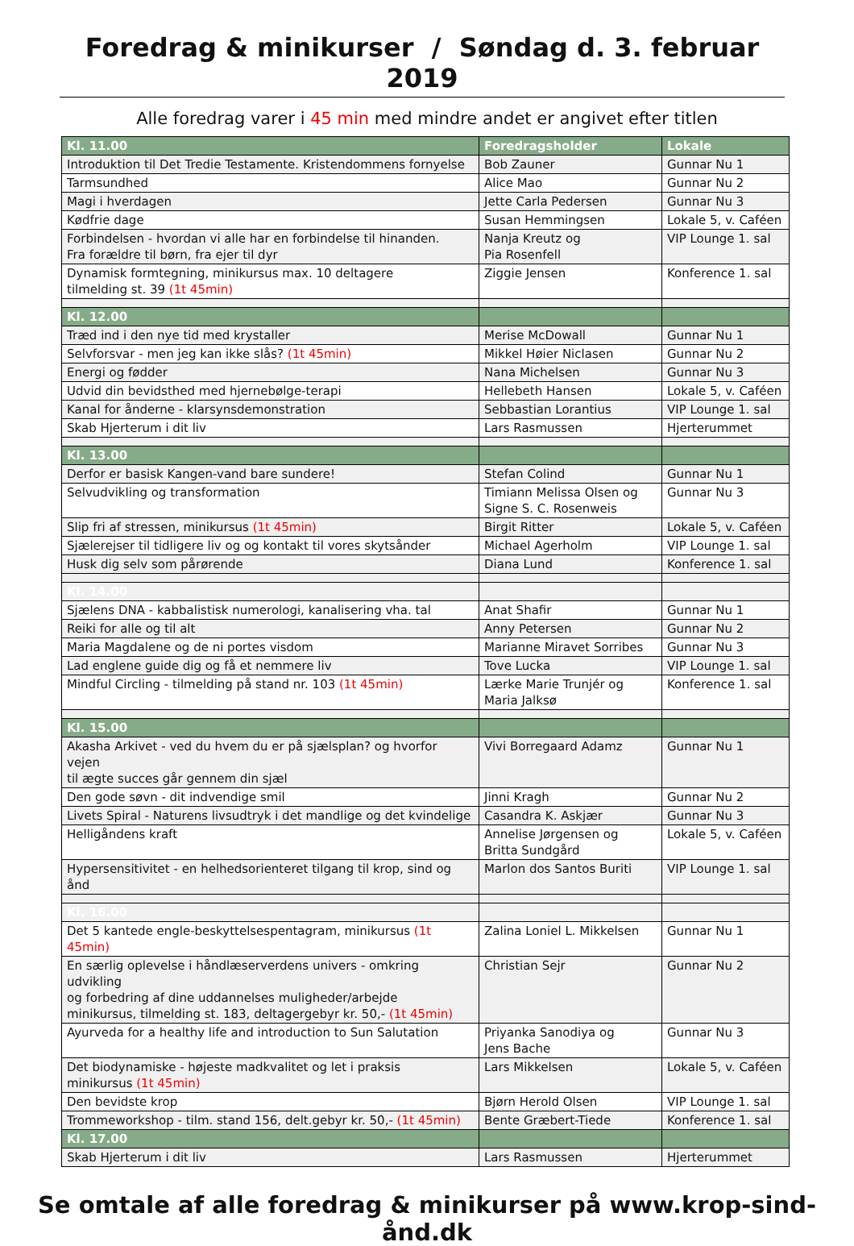Foredrag & minikurser / Søndag d. 3. februar 2019
Alle foredrag varer i 45 min med mindre andet er angivet efter titlen
| Kl. 11.00 | Foredragsholder | Lokale |
| --- | --- | --- |
| Introduktion til Det Tredie Testamente. Kristendommens fornyelse | Bob Zauner | Gunnar Nu 1 |
| Tarmsundhed | Alice Mao | Gunnar Nu 2 |
| Magi i hverdagen | Jette Carla Pedersen | Gunnar Nu 3 |
| Kødfrie dage | Susan Hemmingsen | Lokale 5, v. Caféen |
| Forbindelsen - hvordan vi alle har en forbindelse til hinanden. Fra forældre til børn, fra ejer til dyr | Nanja Kreutz og Pia Rosenfell | VIP Lounge 1. sal |
| Dynamisk formtegning, minikursus max. 10 deltagere tilmelding st. 39 (1t 45min) | Ziggie Jensen | Konference 1. sal |
| Kl. 12.00 | | |
| Træd ind i den nye tid med krystaller | Merise McDowall | Gunnar Nu 1 |
| Selvforsvar - men jeg kan ikke slås? (1t 45min) | Mikkel Høier Niclasen | Gunnar Nu 2 |
| Energi og fødder | Nana Michelsen | Gunnar Nu 3 |
| Udvid din bevidsthed med hjernebølge-terapi | Hellebeth Hansen | Lokale 5, v. Caféen |
| Kanal for ånderne - klarsynsdemonstration | Sebbastian Lorantius | VIP Lounge 1. sal |
| Skab Hjerterum i dit liv | Lars Rasmussen | Hjerterummet |
| Kl. 13.00 | | |
| Derfor er basisk Kangen-vand bare sundere! | Stefan Colind | Gunnar Nu 1 |
| Selvudvikling og transformation | Timiann Melissa Olsen og Signe S. C. Rosenweis | Gunnar Nu 3 |
| Slip fri af stressen, minikursus (1t 45min) | Birgit Ritter | Lokale 5, v. Caféen |
| Sjælerejser til tidligere liv og og kontakt til vores skytsånder | Michael Agerholm | VIP Lounge 1. sal |
| Husk dig selv som pårørende | Diana Lund | Konference 1. sal |
| Kl. 14.00 | | |
| Sjælens DNA - kabbalistisk numerologi, kanalisering vha. tal | Anat Shafir | Gunnar Nu 1 |
| Reiki for alle og til alt | Anny Petersen | Gunnar Nu 2 |
| Maria Magdalene og de ni portes visdom | Marianne Miravet Sorribes | Gunnar Nu 3 |
| Lad englene guide dig og få et nemmere liv | Tove Lucka | VIP Lounge 1. sal |
| Mindful Circling - tilmelding på stand nr. 103 (1t 45min) | Lærke Marie Trunjér og Maria Jalksø | Konference 1. sal |
| Kl. 15.00 | | |
| Akasha Arkivet - ved du hvem du er på sjælsplan? og hvorfor vejen til ægte succes går gennem din sjæl | Vivi Borregaard Adamz | Gunnar Nu 1 |
| Den gode søvn - dit indvendige smil | Jinni Kragh | Gunnar Nu 2 |
| Livets Spiral - Naturens livsudtryk i det mandlige og det kvindelige | Casandra K. Askjær | Gunnar Nu 3 |
| Helligåndens kraft | Annelise Jørgensen og Britta Sundgård | Lokale 5, v. Caféen |
| Hypersensitivitet - en helhedsorienteret tilgang til krop, sind og ånd | Marlon dos Santos Buriti | VIP Lounge 1. sal |
| Kl. 16.00 | | |
| Det 5 kantede engle-beskyttelsespentagram, minikursus (1t 45min) | Zalina Loniel L. Mikkelsen | Gunnar Nu 1 |
| En særlig oplevelse i håndlæserverdens univers - omkring udvikling og forbedring af dine uddannelses muligheder/arbejde minikursus, tilmelding st. 183, deltagergebyr kr. 50,- (1t 45min) | Christian Sejr | Gunnar Nu 2 |
| Ayurveda for a healthy life and introduction to Sun Salutation | Priyanka Sanodiya og Jens Bache | Gunnar Nu 3 |
| Det biodynamiske - højeste madkvalitet og let i praksis minikursus (1t 45min) | Lars Mikkelsen | Lokale 5, v. Caféen |
| Den bevidste krop | Bjørn Herold Olsen | VIP Lounge 1. sal |
| Trommeworkshop - tilm. stand 156, delt.gebyr kr. 50,- (1t 45min) | Bente Græbert-Tiede | Konference 1. sal |
| Kl. 17.00 | | |
| Skab Hjerterum i dit liv | Lars Rasmussen | Hjerterummet |
Se omtale af alle foredrag & minikurser på www.krop-sind-ånd.dk